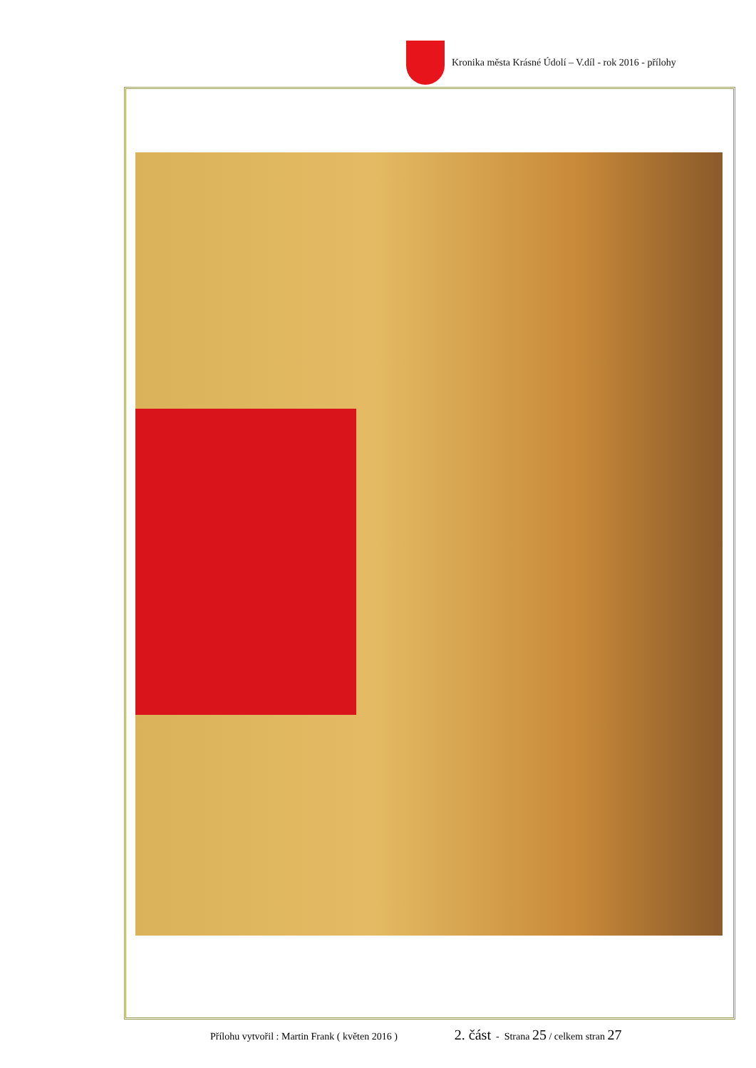Kronika města Krásné Údolí – V.díl - rok 2016 - přílohy
Přílohu vytvořil : Martin Frank ( květen 2016 ) 2. část - Strana 25 / celkem stran 27